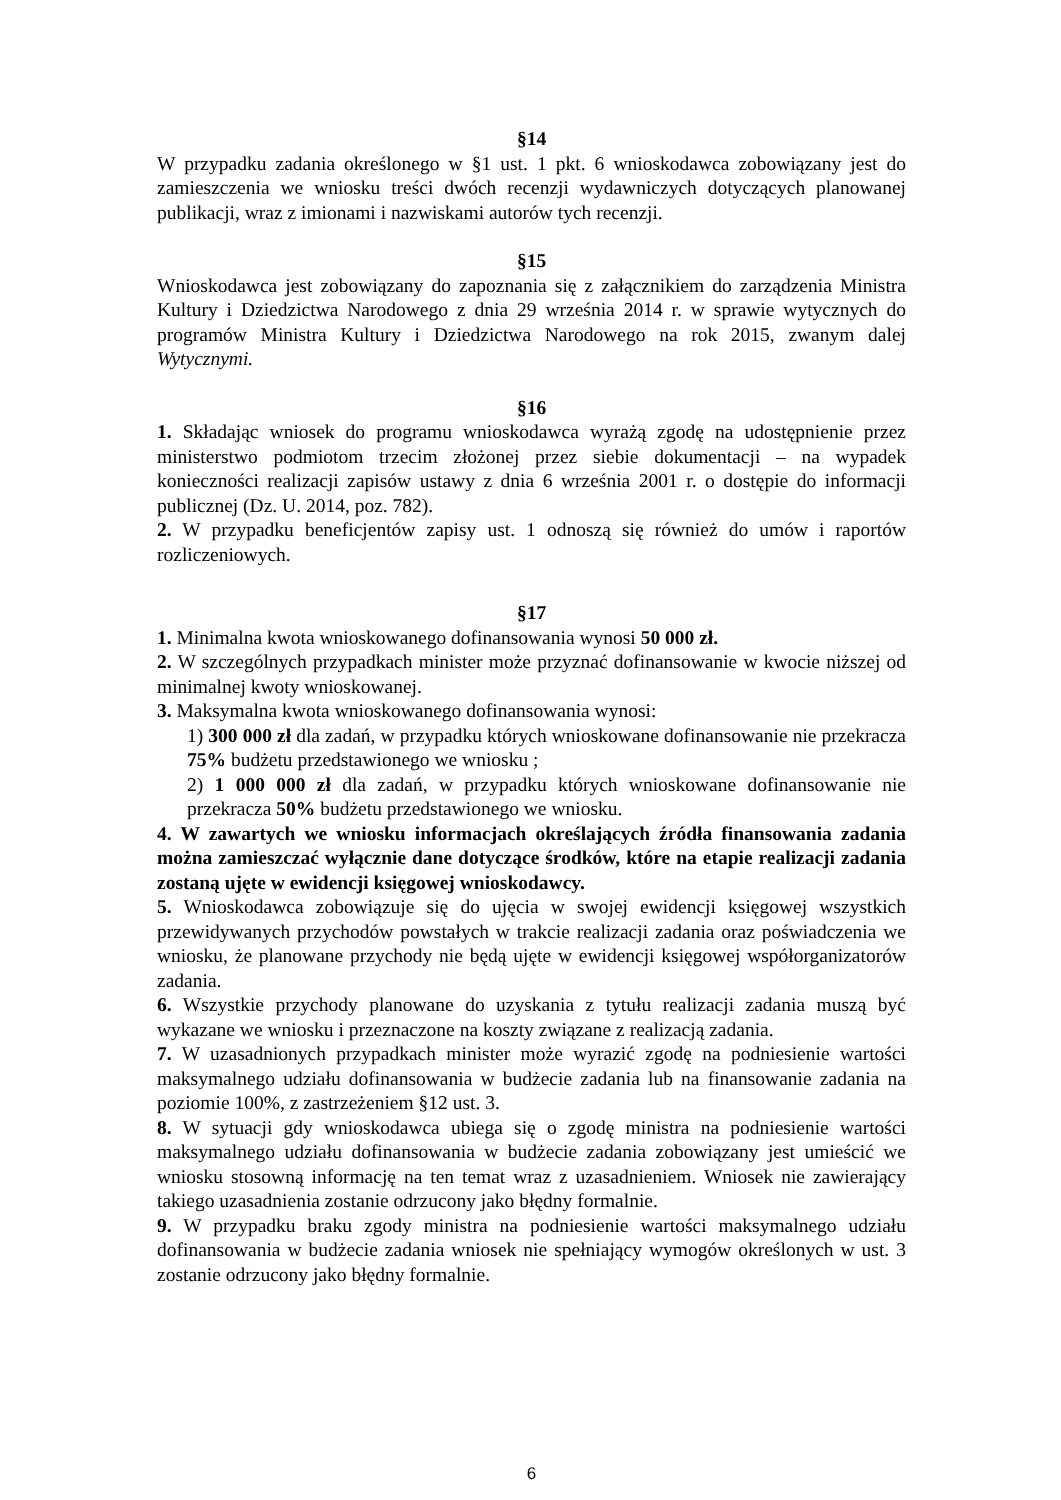§14
W przypadku zadania określonego w §1 ust. 1 pkt. 6 wnioskodawca zobowiązany jest do zamieszczenia we wniosku treści dwóch recenzji wydawniczych dotyczących planowanej publikacji, wraz z imionami i nazwiskami autorów tych recenzji.
§15
Wnioskodawca jest zobowiązany do zapoznania się z załącznikiem do zarządzenia Ministra Kultury i Dziedzictwa Narodowego z dnia 29 września 2014 r. w sprawie wytycznych do programów Ministra Kultury i Dziedzictwa Narodowego na rok 2015, zwanym dalej Wytycznymi.
§16
1. Składając wniosek do programu wnioskodawca wyrażą zgodę na udostępnienie przez ministerstwo podmiotom trzecim złożonej przez siebie dokumentacji – na wypadek konieczności realizacji zapisów ustawy z dnia 6 września 2001 r. o dostępie do informacji publicznej (Dz. U. 2014, poz. 782).
2. W przypadku beneficjentów zapisy ust. 1 odnoszą się również do umów i raportów rozliczeniowych.
§17
1. Minimalna kwota wnioskowanego dofinansowania wynosi 50 000 zł.
2. W szczególnych przypadkach minister może przyznać dofinansowanie w kwocie niższej od minimalnej kwoty wnioskowanej.
3. Maksymalna kwota wnioskowanego dofinansowania wynosi:
1) 300 000 zł dla zadań, w przypadku których wnioskowane dofinansowanie nie przekracza 75% budżetu przedstawionego we wniosku ;
2) 1 000 000 zł dla zadań, w przypadku których wnioskowane dofinansowanie nie przekracza 50% budżetu przedstawionego we wniosku.
4. W zawartych we wniosku informacjach określających źródła finansowania zadania można zamieszczać wyłącznie dane dotyczące środków, które na etapie realizacji zadania zostaną ujęte w ewidencji księgowej wnioskodawcy.
5. Wnioskodawca zobowiązuje się do ujęcia w swojej ewidencji księgowej wszystkich przewidywanych przychodów powstałych w trakcie realizacji zadania oraz poświadczenia we wniosku, że planowane przychody nie będą ujęte w ewidencji księgowej współorganizatorów zadania.
6. Wszystkie przychody planowane do uzyskania z tytułu realizacji zadania muszą być wykazane we wniosku i przeznaczone na koszty związane z realizacją zadania.
7. W uzasadnionych przypadkach minister może wyrazić zgodę na podniesienie wartości maksymalnego udziału dofinansowania w budżecie zadania lub na finansowanie zadania na poziomie 100%, z zastrzeżeniem §12 ust. 3.
8. W sytuacji gdy wnioskodawca ubiega się o zgodę ministra na podniesienie wartości maksymalnego udziału dofinansowania w budżecie zadania zobowiązany jest umieścić we wniosku stosowną informację na ten temat wraz z uzasadnieniem. Wniosek nie zawierający takiego uzasadnienia zostanie odrzucony jako błędny formalnie.
9. W przypadku braku zgody ministra na podniesienie wartości maksymalnego udziału dofinansowania w budżecie zadania wniosek nie spełniający wymogów określonych w ust. 3 zostanie odrzucony jako błędny formalnie.
6